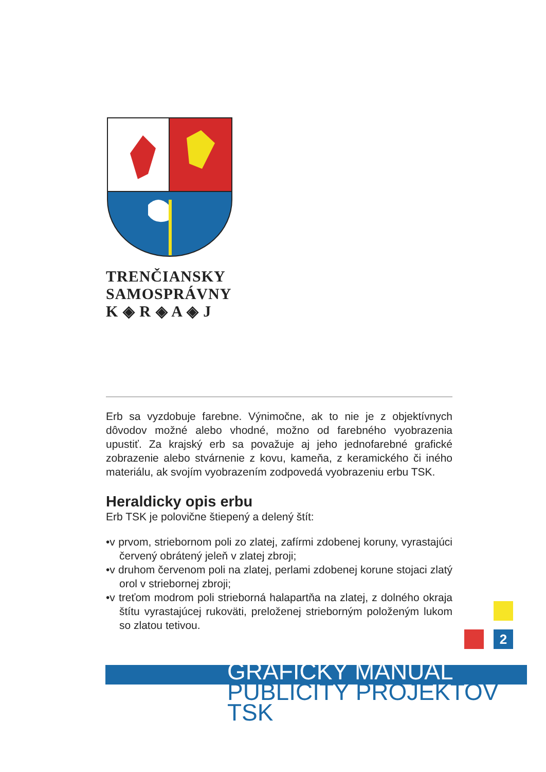TRENČIANSKY
SAMOSPRÁVNY
K ◈ R ◈ A ◈ J
Erb sa vyzdobuje farebne. Výnimočne, ak to nie je z objektívnych dôvodov možné alebo vhodné, možno od farebného vyobrazenia upustiť. Za krajský erb sa považuje aj jeho jednofarebné grafické zobrazenie alebo stvárnenie z kovu, kameňa, z keramického či iného materiálu, ak svojím vyobrazením zodpovedá vyobrazeniu erbu TSK.
Heraldicky opis erbu
Erb TSK je polovične štiepený a delený štít:
•v prvom, striebornom poli zo zlatej, zafírmi zdobenej koruny, vyrastajúci červený obrátený jeleň v zlatej zbroji;
•v druhom červenom poli na zlatej, perlami zdobenej korune stojaci zlatý orol v striebornej zbroji;
•v treťom modrom poli strieborná halapartňa na zlatej, z dolného okraja štítu vyrastajúcej rukoväti, preloženej strieborným položeným lukom so zlatou tetivou.
2
GRAFICKÝ MANUÁL
PUBLICITY PROJEKTOV TSK